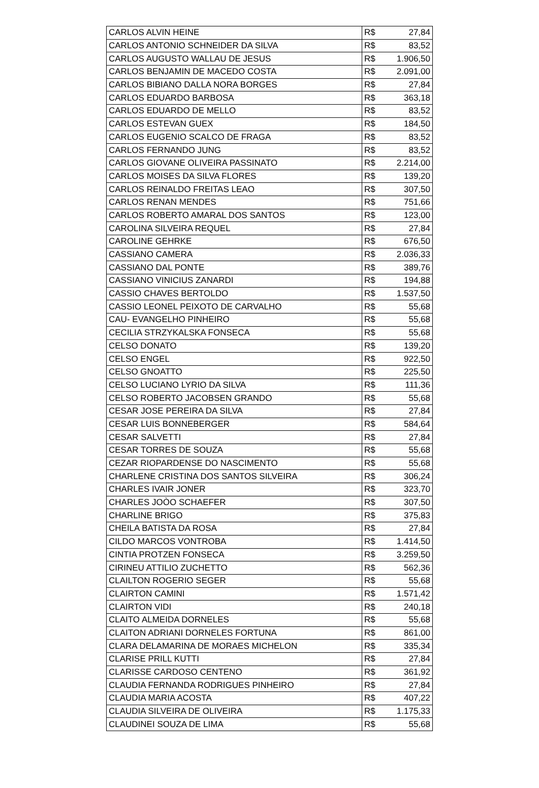| CARLOS ALVIN HEINE | R$ | 27,84 |
| CARLOS ANTONIO SCHNEIDER DA SILVA | R$ | 83,52 |
| CARLOS AUGUSTO WALLAU DE JESUS | R$ | 1.906,50 |
| CARLOS BENJAMIN DE MACEDO COSTA | R$ | 2.091,00 |
| CARLOS BIBIANO DALLA NORA BORGES | R$ | 27,84 |
| CARLOS EDUARDO BARBOSA | R$ | 363,18 |
| CARLOS EDUARDO DE MELLO | R$ | 83,52 |
| CARLOS ESTEVAN GUEX | R$ | 184,50 |
| CARLOS EUGENIO SCALCO DE FRAGA | R$ | 83,52 |
| CARLOS FERNANDO JUNG | R$ | 83,52 |
| CARLOS GIOVANE OLIVEIRA PASSINATO | R$ | 2.214,00 |
| CARLOS MOISES DA SILVA FLORES | R$ | 139,20 |
| CARLOS REINALDO FREITAS LEAO | R$ | 307,50 |
| CARLOS RENAN MENDES | R$ | 751,66 |
| CARLOS ROBERTO AMARAL DOS SANTOS | R$ | 123,00 |
| CAROLINA SILVEIRA REQUEL | R$ | 27,84 |
| CAROLINE GEHRKE | R$ | 676,50 |
| CASSIANO CAMERA | R$ | 2.036,33 |
| CASSIANO DAL PONTE | R$ | 389,76 |
| CASSIANO VINICIUS ZANARDI | R$ | 194,88 |
| CASSIO CHAVES BERTOLDO | R$ | 1.537,50 |
| CASSIO LEONEL PEIXOTO DE CARVALHO | R$ | 55,68 |
| CAU- EVANGELHO PINHEIRO | R$ | 55,68 |
| CECILIA STRZYKALSKA FONSECA | R$ | 55,68 |
| CELSO DONATO | R$ | 139,20 |
| CELSO ENGEL | R$ | 922,50 |
| CELSO GNOATTO | R$ | 225,50 |
| CELSO LUCIANO LYRIO DA SILVA | R$ | 111,36 |
| CELSO ROBERTO JACOBSEN GRANDO | R$ | 55,68 |
| CESAR JOSE PEREIRA DA SILVA | R$ | 27,84 |
| CESAR LUIS BONNEBERGER | R$ | 584,64 |
| CESAR SALVETTI | R$ | 27,84 |
| CESAR TORRES DE SOUZA | R$ | 55,68 |
| CEZAR RIOPARDENSE DO NASCIMENTO | R$ | 55,68 |
| CHARLENE CRISTINA DOS SANTOS SILVEIRA | R$ | 306,24 |
| CHARLES IVAIR JONER | R$ | 323,70 |
| CHARLES JOÒO SCHAEFER | R$ | 307,50 |
| CHARLINE BRIGO | R$ | 375,83 |
| CHEILA BATISTA DA ROSA | R$ | 27,84 |
| CILDO MARCOS VONTROBA | R$ | 1.414,50 |
| CINTIA PROTZEN FONSECA | R$ | 3.259,50 |
| CIRINEU ATTILIO ZUCHETTO | R$ | 562,36 |
| CLAILTON ROGERIO SEGER | R$ | 55,68 |
| CLAIRTON CAMINI | R$ | 1.571,42 |
| CLAIRTON VIDI | R$ | 240,18 |
| CLAITO ALMEIDA DORNELES | R$ | 55,68 |
| CLAITON ADRIANI DORNELES FORTUNA | R$ | 861,00 |
| CLARA DELAMARINA DE MORAES MICHELON | R$ | 335,34 |
| CLARISE PRILL KUTTI | R$ | 27,84 |
| CLARISSE CARDOSO CENTENO | R$ | 361,92 |
| CLAUDIA FERNANDA RODRIGUES PINHEIRO | R$ | 27,84 |
| CLAUDIA MARIA ACOSTA | R$ | 407,22 |
| CLAUDIA SILVEIRA DE OLIVEIRA | R$ | 1.175,33 |
| CLAUDINEI SOUZA DE LIMA | R$ | 55,68 |